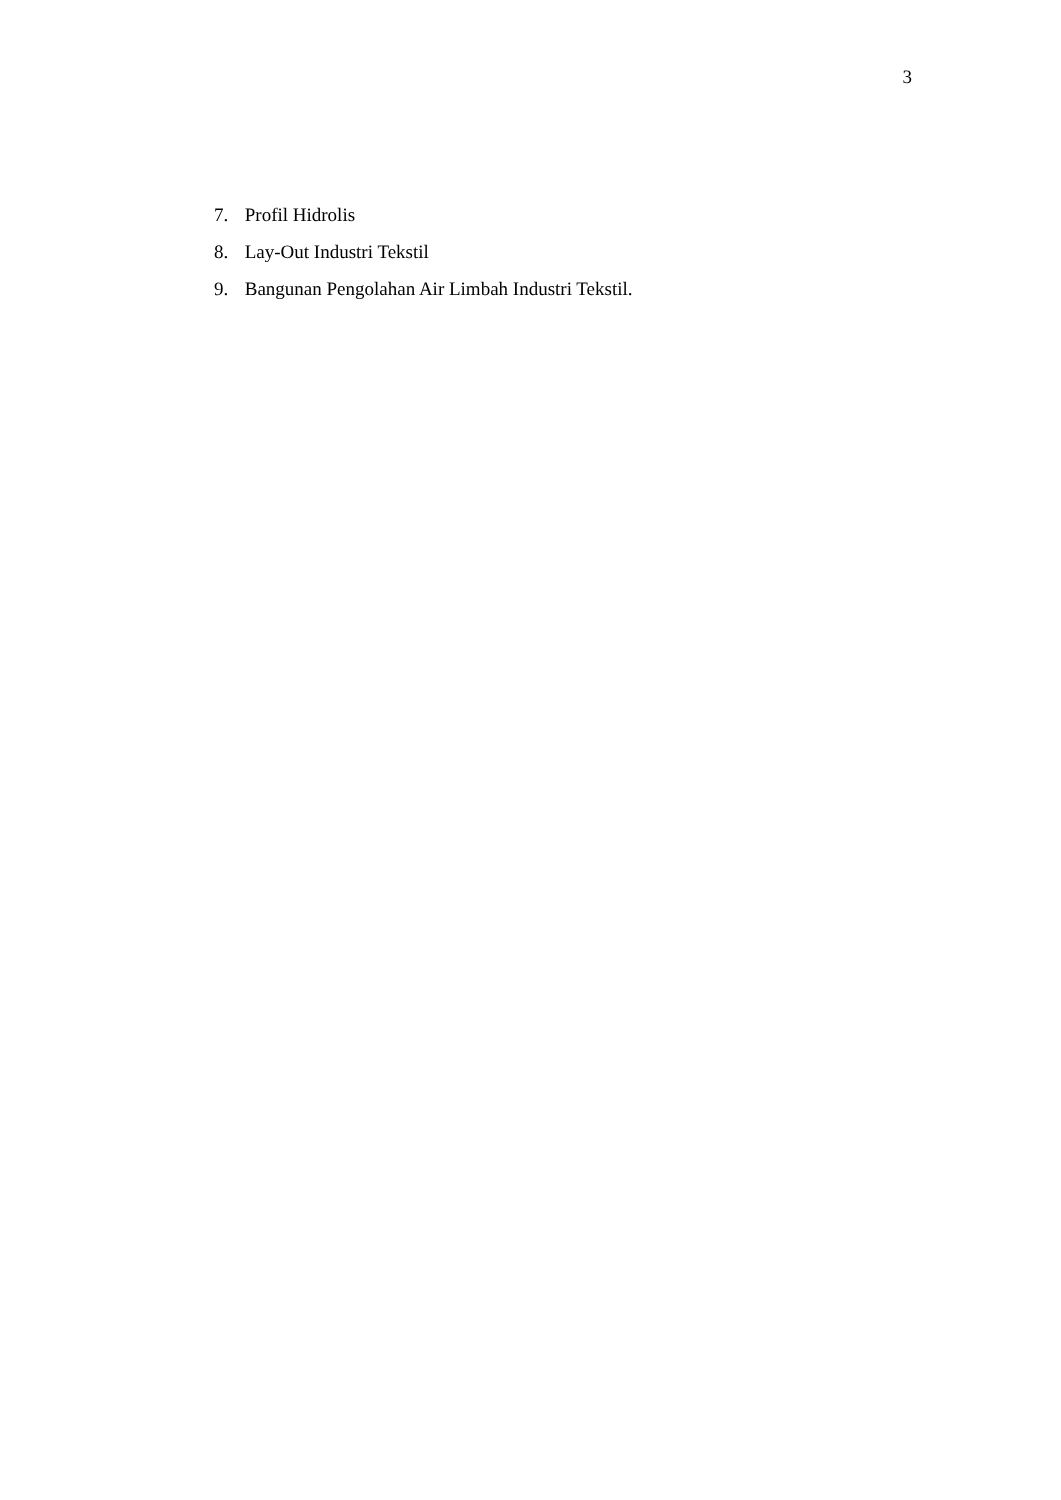3
7. Profil Hidrolis
8. Lay-Out Industri Tekstil
9. Bangunan Pengolahan Air Limbah Industri Tekstil.